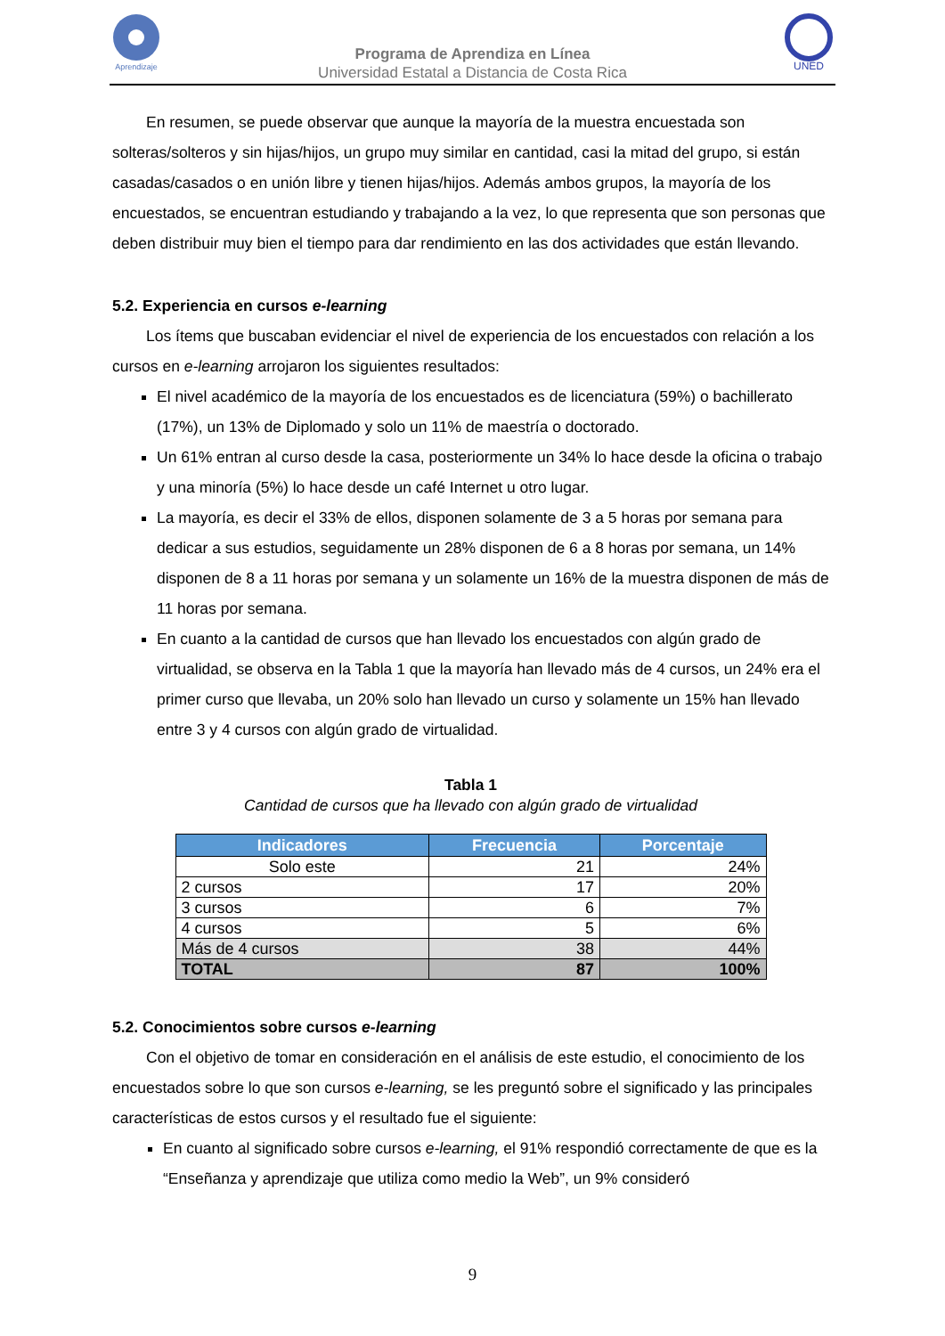Aprendizaje
Programa de Aprendiza en Línea
Universidad Estatal a Distancia de Costa Rica
UNED
En resumen, se puede observar que aunque la mayoría de la muestra encuestada son solteras/solteros y sin hijas/hijos, un grupo muy similar en cantidad, casi la mitad del grupo, si están casadas/casados o en unión libre y tienen hijas/hijos. Además ambos grupos, la mayoría de los encuestados, se encuentran estudiando y trabajando a la vez, lo que representa que son personas que deben distribuir muy bien el tiempo para dar rendimiento en las dos actividades que están llevando.
5.2. Experiencia en cursos e-learning
Los ítems que buscaban evidenciar el nivel de experiencia de los encuestados con relación a los cursos en e-learning arrojaron los siguientes resultados:
El nivel académico de la mayoría de los encuestados es de licenciatura (59%) o bachillerato (17%), un 13% de Diplomado y solo un 11% de maestría o doctorado.
Un 61% entran al curso desde la casa, posteriormente un 34% lo hace desde la oficina o trabajo y una minoría (5%) lo hace desde un café Internet u otro lugar.
La mayoría, es decir el 33% de ellos, disponen solamente de 3 a 5 horas por semana para dedicar a sus estudios, seguidamente un 28% disponen de 6 a 8 horas por semana, un 14% disponen de 8 a 11 horas por semana y un solamente un 16% de la muestra disponen de más de 11 horas por semana.
En cuanto a la cantidad de cursos que han llevado los encuestados con algún grado de virtualidad, se observa en la Tabla 1 que la mayoría han llevado más de 4 cursos, un 24% era el primer curso que llevaba, un 20% solo han llevado un curso y solamente un 15% han llevado entre 3 y 4 cursos con algún grado de virtualidad.
Tabla 1
Cantidad de cursos que ha llevado con algún grado de virtualidad
| Indicadores | Frecuencia | Porcentaje |
| --- | --- | --- |
| Solo este | 21 | 24% |
| 2 cursos | 17 | 20% |
| 3 cursos | 6 | 7% |
| 4 cursos | 5 | 6% |
| Más de 4 cursos | 38 | 44% |
| TOTAL | 87 | 100% |
5.2. Conocimientos sobre cursos e-learning
Con el objetivo de tomar en consideración en el análisis de este estudio, el conocimiento de los encuestados sobre lo que son cursos e-learning, se les preguntó sobre el significado y las principales características de estos cursos y el resultado fue el siguiente:
En cuanto al significado sobre cursos e-learning, el 91% respondió correctamente de que es la “Enseñanza y aprendizaje que utiliza como medio la Web”, un 9% consideró
9